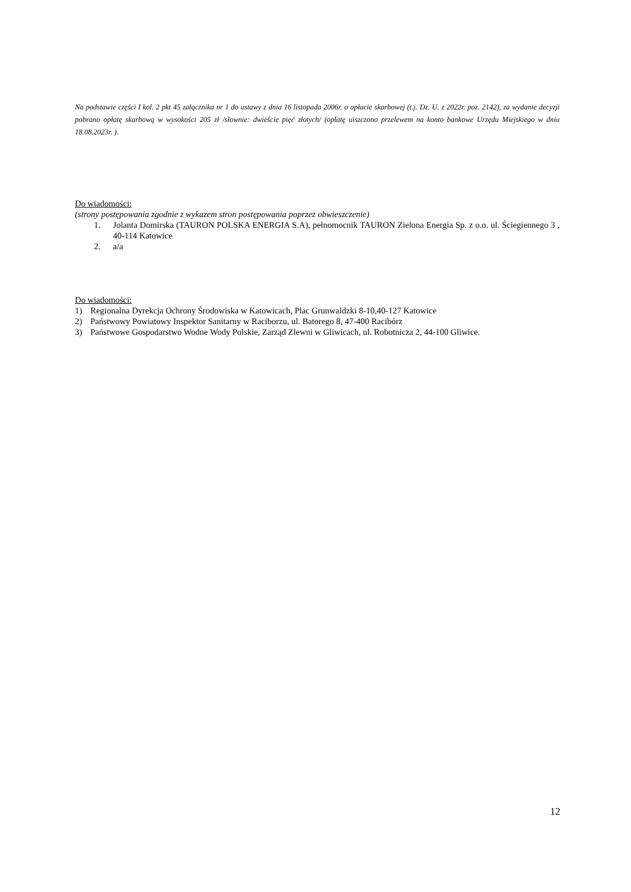Na podstawie części I kol. 2 pkt 45 załącznika nr 1 do ustawy z dnia 16 listopada 2006r. o opłacie skarbowej (t.j. Dz. U. z 2022r. poz. 2142), za wydanie decyzji pobrano opłatę skarbową w wysokości 205 zł /słownie: dwieście pięć złotych/ (opłatę uiszczono przelewem na konto bankowe Urzędu Miejskiego w dniu 18.08.2023r. ).
Do wiadomości:
(strony postępowania zgodnie z wykazem stron postępowania poprzez obwieszczenie)
1. Jolanta Domirska (TAURON POLSKA ENERGIA S.A), pełnomocnik TAURON Zielona Energia Sp. z o.o. ul. Ściegiennego 3 , 40-114 Katowice
2. a/a
Do wiadomości:
1) Regionalna Dyrekcja Ochrony Środowiska w Katowicach, Plac Grunwaldzki 8-10,40-127 Katowice
2) Państwowy Powiatowy Inspektor Sanitarny w Raciborzu, ul. Batorego 8, 47-400 Racibórz
3) Państwowe Gospodarstwo Wodne Wody Polskie, Zarząd Zlewni w Gliwicach, ul. Robotnicza 2, 44-100 Gliwice.
12